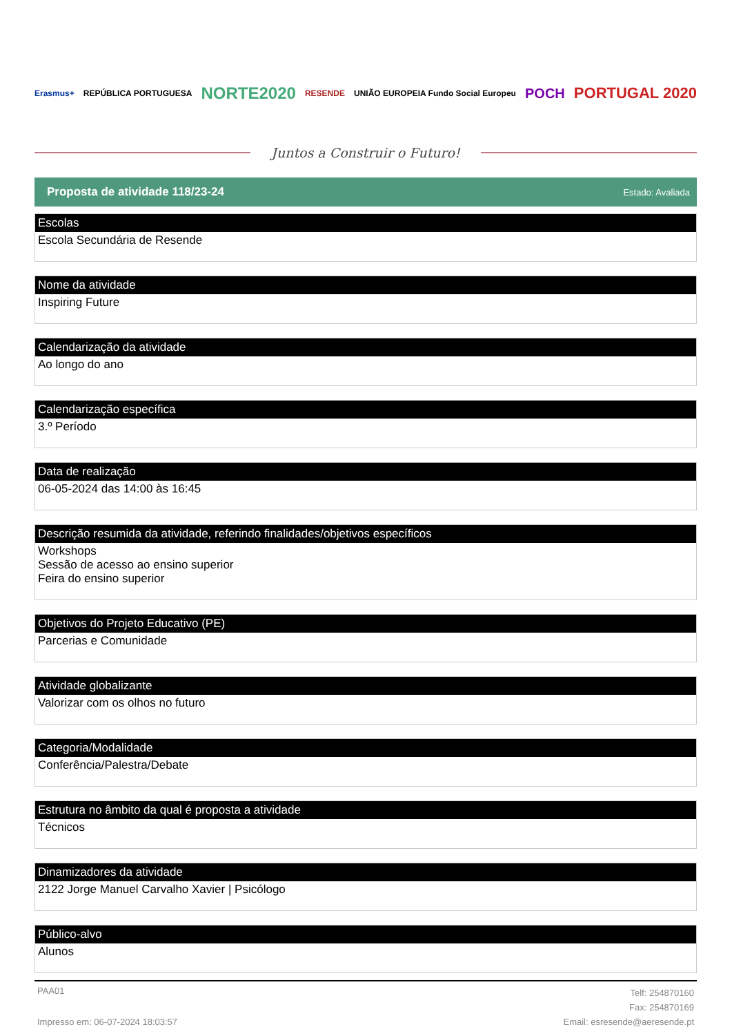Erasmus+ REPÚBLICA PORTUGUESA NORTE2020 RESENDE UNIÃO EUROPEIA Fundo Social Europeu POCH PORTUGAL 2020
Juntos a Construir o Futuro!
Proposta de atividade 118/23-24 Estado: Avaliada
Escolas
Escola Secundária de Resende
Nome da atividade
Inspiring Future
Calendarização da atividade
Ao longo do ano
Calendarização específica
3.º Período
Data de realização
06-05-2024 das 14:00 às 16:45
Descrição resumida da atividade, referindo finalidades/objetivos específicos
Workshops
Sessão de acesso ao ensino superior
Feira do ensino superior
Objetivos do Projeto Educativo (PE)
Parcerias e Comunidade
Atividade globalizante
Valorizar com os olhos no futuro
Categoria/Modalidade
Conferência/Palestra/Debate
Estrutura no âmbito da qual é proposta a atividade
Técnicos
Dinamizadores da atividade
2122 Jorge Manuel Carvalho Xavier | Psicólogo
Público-alvo
Alunos
PAA01
Impresso em: 06-07-2024 18:03:57
Telf: 254870160
Fax: 254870169
Email: esresende@aeresende.pt